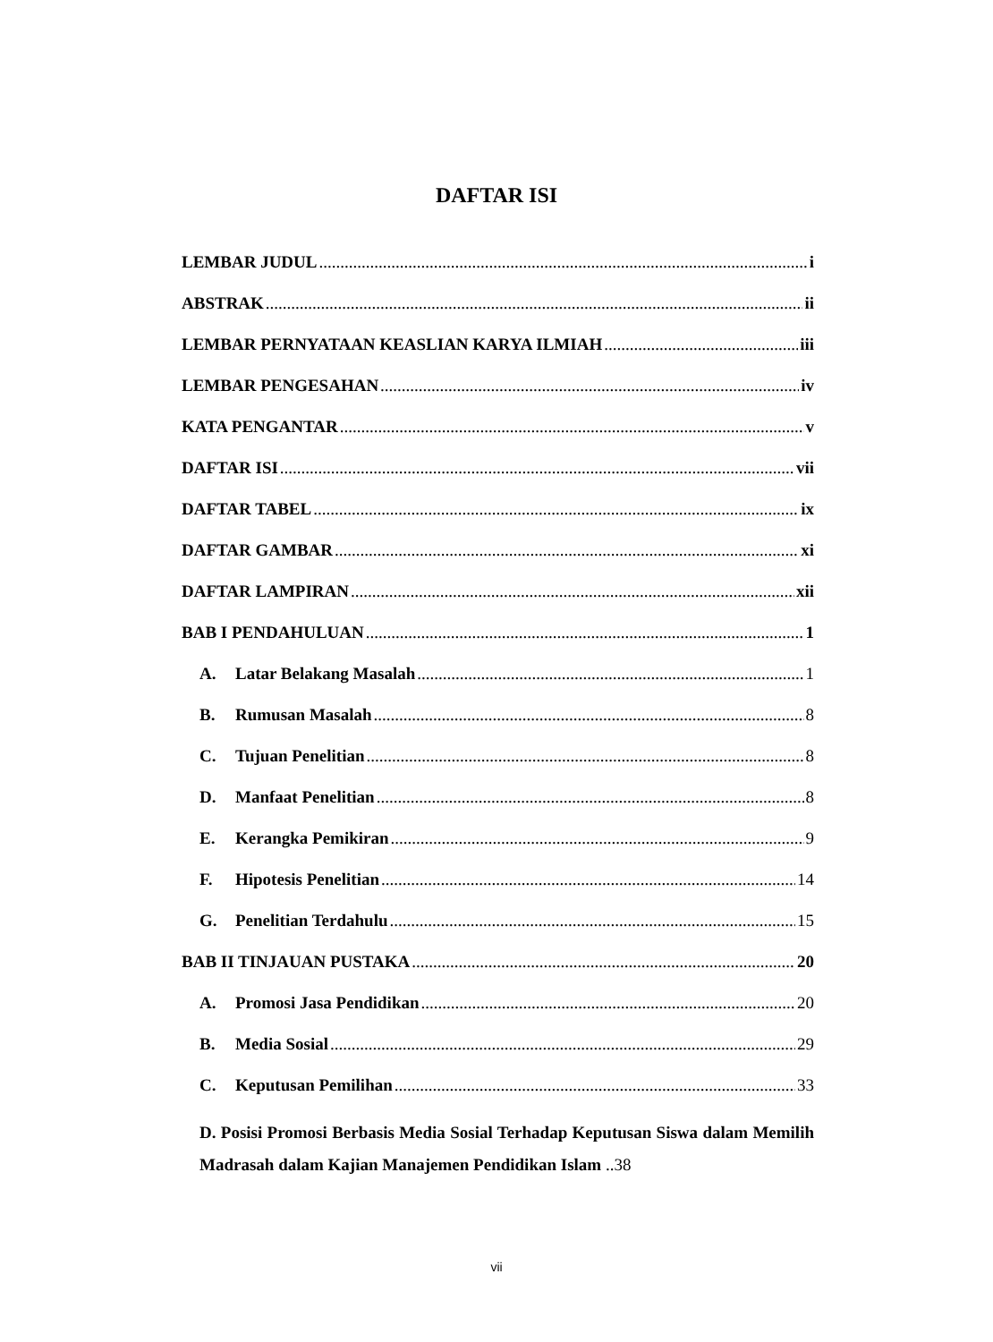DAFTAR ISI
LEMBAR JUDUL i
ABSTRAK ii
LEMBAR PERNYATAAN KEASLIAN KARYA ILMIAH iii
LEMBAR PENGESAHAN iv
KATA PENGANTAR v
DAFTAR ISI vii
DAFTAR TABEL ix
DAFTAR GAMBAR xi
DAFTAR LAMPIRAN xii
BAB I PENDAHULUAN 1
A. Latar Belakang Masalah 1
B. Rumusan Masalah 8
C. Tujuan Penelitian 8
D. Manfaat Penelitian 8
E. Kerangka Pemikiran 9
F. Hipotesis Penelitian 14
G. Penelitian Terdahulu 15
BAB II TINJAUAN PUSTAKA 20
A. Promosi Jasa Pendidikan 20
B. Media Sosial 29
C. Keputusan Pemilihan 33
D. Posisi Promosi Berbasis Media Sosial Terhadap Keputusan Siswa dalam Memilih Madrasah dalam Kajian Manajemen Pendidikan Islam ..38
vii